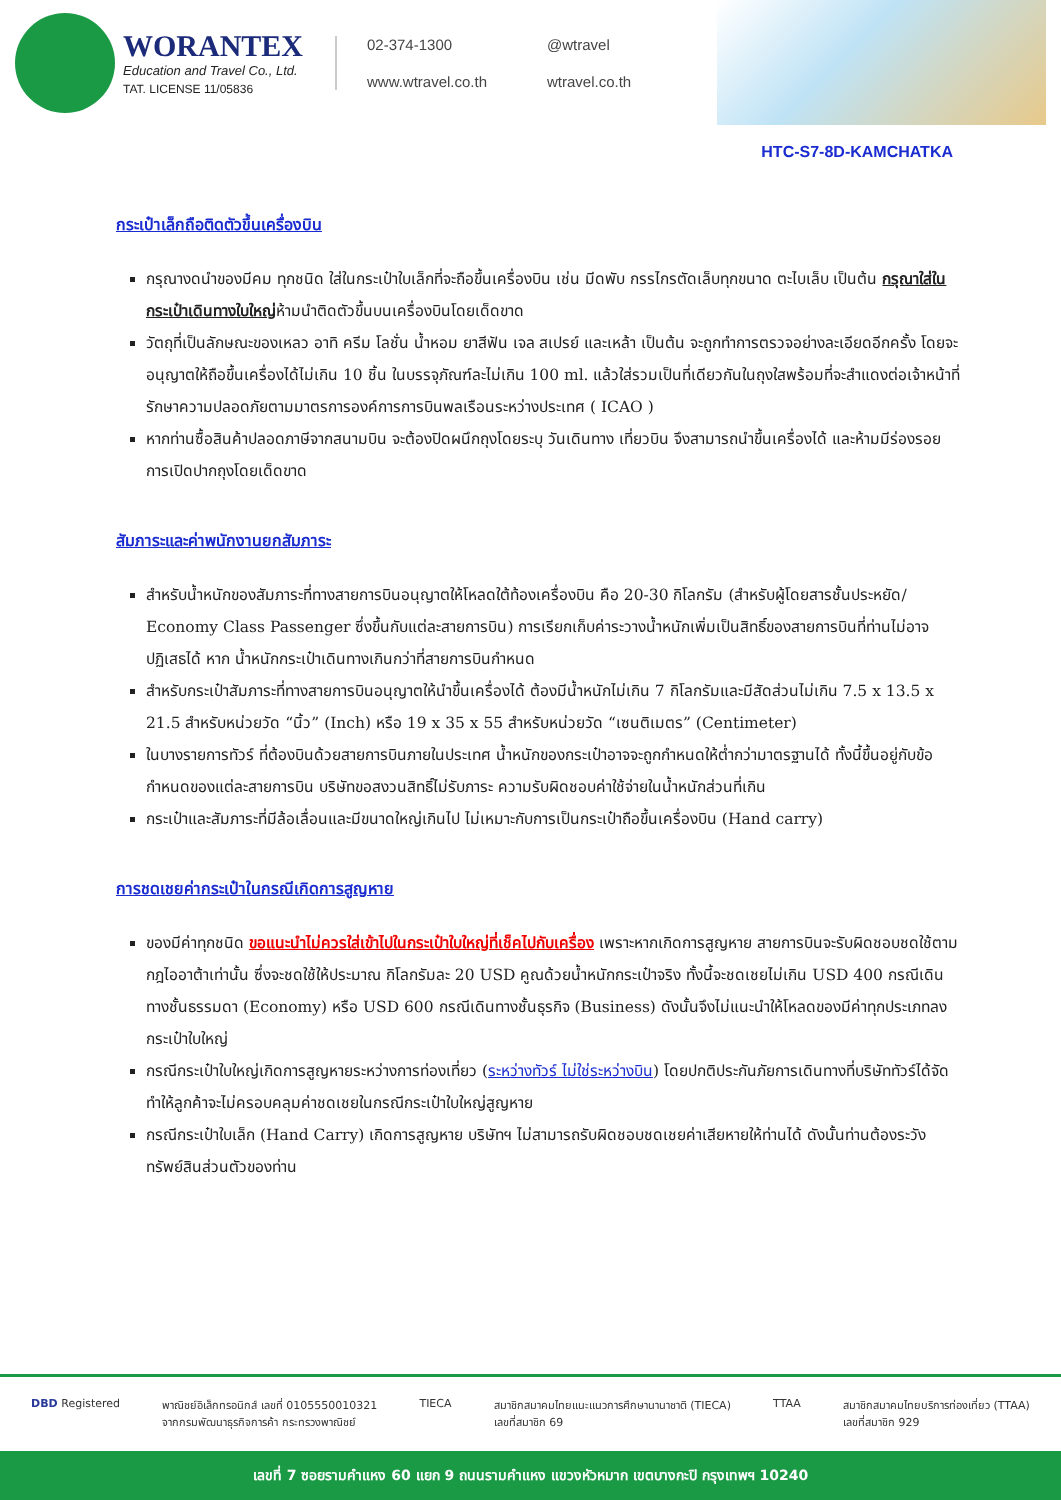WORANTEX
Education and Travel Co., Ltd.
TAT. LICENSE 11/05836
02-374-1300
@wtravel
www.wtravel.co.th
wtravel.co.th
HTC-S7-8D-KAMCHATKA
กระเป๋าเล็กถือติดตัวขึ้นเครื่องบิน
กรุณางดนำของมีคม ทุกชนิด ใส่ในกระเป๋าใบเล็กที่จะถือขึ้นเครื่องบิน เช่น มีดพับ กรรไกรตัดเล็บทุกขนาด ตะไบเล็บ เป็นต้น กรุณาใส่ในกระเป๋าเดินทางใบใหญ่ห้ามนำติดตัวขึ้นบนเครื่องบินโดยเด็ดขาด
วัตถุที่เป็นลักษณะของเหลว อาทิ ครีม โลชั่น น้ำหอม ยาสีฟัน เจล สเปรย์ และเหล้า เป็นต้น จะถูกทำการตรวจอย่างละเอียดอีกครั้ง โดยจะอนุญาตให้ถือขึ้นเครื่องได้ไม่เกิน 10 ชิ้น ในบรรจุภัณฑ์ละไม่เกิน 100 ml. แล้วใส่รวมเป็นที่เดียวกันในถุงใสพร้อมที่จะสำแดงต่อเจ้าหน้าที่รักษาความปลอดภัยตามมาตรการองค์การการบินพลเรือนระหว่างประเทศ ( ICAO )
หากท่านซื้อสินค้าปลอดภาษีจากสนามบิน จะต้องปิดผนึกถุงโดยระบุ วันเดินทาง เที่ยวบิน จึงสามารถนำขึ้นเครื่องได้ และห้ามมีร่องรอยการเปิดปากถุงโดยเด็ดขาด
สัมภาระและค่าพนักงานยกสัมภาระ
สำหรับน้ำหนักของสัมภาระที่ทางสายการบินอนุญาตให้โหลดใต้ท้องเครื่องบิน คือ 20-30 กิโลกรัม (สำหรับผู้โดยสารชั้นประหยัด/ Economy Class Passenger ซึ่งขึ้นกับแต่ละสายการบิน) การเรียกเก็บค่าระวางน้ำหนักเพิ่มเป็นสิทธิ์ของสายการบินที่ท่านไม่อาจปฏิเสธได้ หาก น้ำหนักกระเป๋าเดินทางเกินกว่าที่สายการบินกำหนด
สำหรับกระเป๋าสัมภาระที่ทางสายการบินอนุญาตให้นำขึ้นเครื่องได้ ต้องมีน้ำหนักไม่เกิน 7 กิโลกรัมและมีสัดส่วนไม่เกิน 7.5 x 13.5 x 21.5 สำหรับหน่วยวัด “นิ้ว” (Inch) หรือ 19 x 35 x 55 สำหรับหน่วยวัด “เซนติเมตร” (Centimeter)
ในบางรายการทัวร์ ที่ต้องบินด้วยสายการบินภายในประเทศ น้ำหนักของกระเป๋าอาจจะถูกกำหนดให้ต่ำกว่ามาตรฐานได้ ทั้งนี้ขึ้นอยู่กับข้อกำหนดของแต่ละสายการบิน บริษัทขอสงวนสิทธิ์ไม่รับภาระ ความรับผิดชอบค่าใช้จ่ายในน้ำหนักส่วนที่เกิน
กระเป๋าและสัมภาระที่มีล้อเลื่อนและมีขนาดใหญ่เกินไป ไม่เหมาะกับการเป็นกระเป๋าถือขึ้นเครื่องบิน (Hand carry)
การชดเชยค่ากระเป๋าในกรณีเกิดการสูญหาย
ของมีค่าทุกชนิด ขอแนะนำไม่ควรใส่เข้าไปในกระเป๋าใบใหญ่ที่เช็คไปกับเครื่อง เพราะหากเกิดการสูญหาย สายการบินจะรับผิดชอบชดใช้ตามกฎไออาต้าเท่านั้น ซึ่งจะชดใช้ให้ประมาณ กิโลกรัมละ 20 USD คูณด้วยน้ำหนักกระเป๋าจริง ทั้งนี้จะชดเชยไม่เกิน USD 400 กรณีเดินทางชั้นธรรมดา (Economy) หรือ USD 600 กรณีเดินทางชั้นธุรกิจ (Business) ดังนั้นจึงไม่แนะนำให้โหลดของมีค่าทุกประเภทลงกระเป๋าใบใหญ่
กรณีกระเป๋าใบใหญ่เกิดการสูญหายระหว่างการท่องเที่ยว (ระหว่างทัวร์ ไม่ใช่ระหว่างบิน) โดยปกติประกันภัยการเดินทางที่บริษัททัวร์ได้จัดทำให้ลูกค้าจะไม่ครอบคลุมค่าชดเชยในกรณีกระเป๋าใบใหญ่สูญหาย
กรณีกระเป๋าใบเล็ก (Hand Carry) เกิดการสูญหาย บริษัทฯ ไม่สามารถรับผิดชอบชดเชยค่าเสียหายให้ท่านได้ ดังนั้นท่านต้องระวังทรัพย์สินส่วนตัวของท่าน
DBD Registered พาณิชย์อิเล็กทรอนิกส์ เลขที่ 0105550010321
จากกรมพัฒนาธุรกิจการค้า กระทรวงพาณิชย์
TIECA สมาชิกสมาคมไทยแนะแนวการศึกษานานาชาติ (TIECA)
เลขที่สมาชิก 69
TTAA สมาชิกสมาคมไทยบริการท่องเที่ยว (TTAA)
เลขที่สมาชิก 929
เลขที่ 7 ซอยรามคำแหง 60 แยก 9 ถนนรามคำแหง แขวงหัวหมาก เขตบางกะปิ กรุงเทพฯ 10240